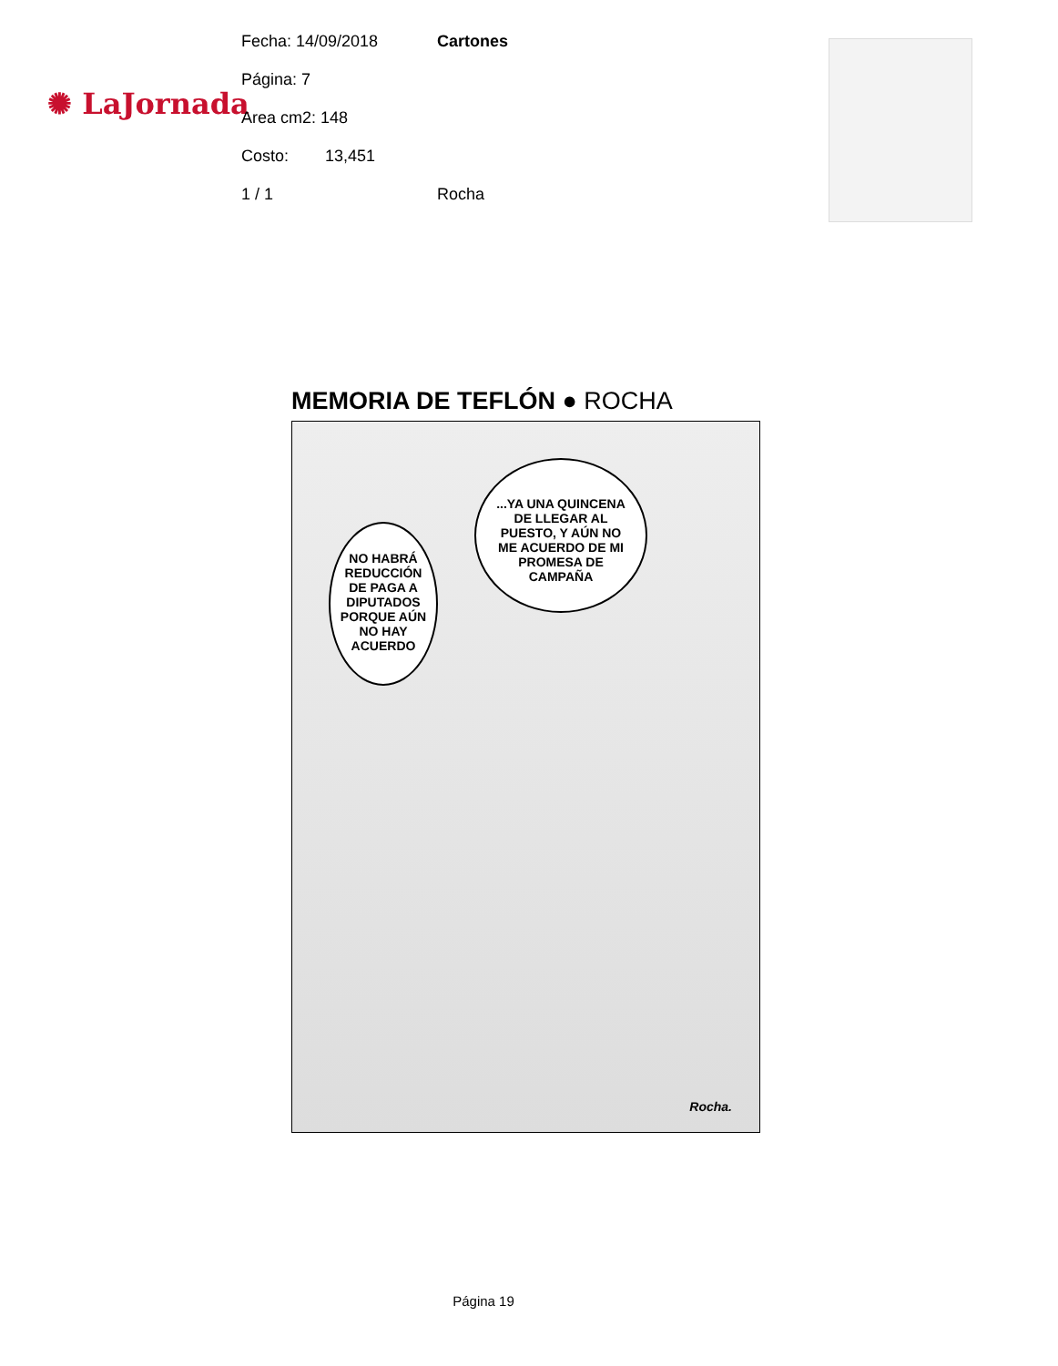✺ LaJornada
Fecha: 14/09/2018 Cartones
Página: 7
Area cm2: 148
Costo: 13,451
1 / 1 Rocha
MEMORIA DE TEFLÓN ● ROCHA
NO HABRÁ REDUCCIÓN DE PAGA A DIPUTADOS PORQUE AÚN NO HAY ACUERDO
...YA UNA QUINCENA DE LLEGAR AL PUESTO, Y AÚN NO ME ACUERDO DE MI PROMESA DE CAMPAÑA
Rocha.
Página 19